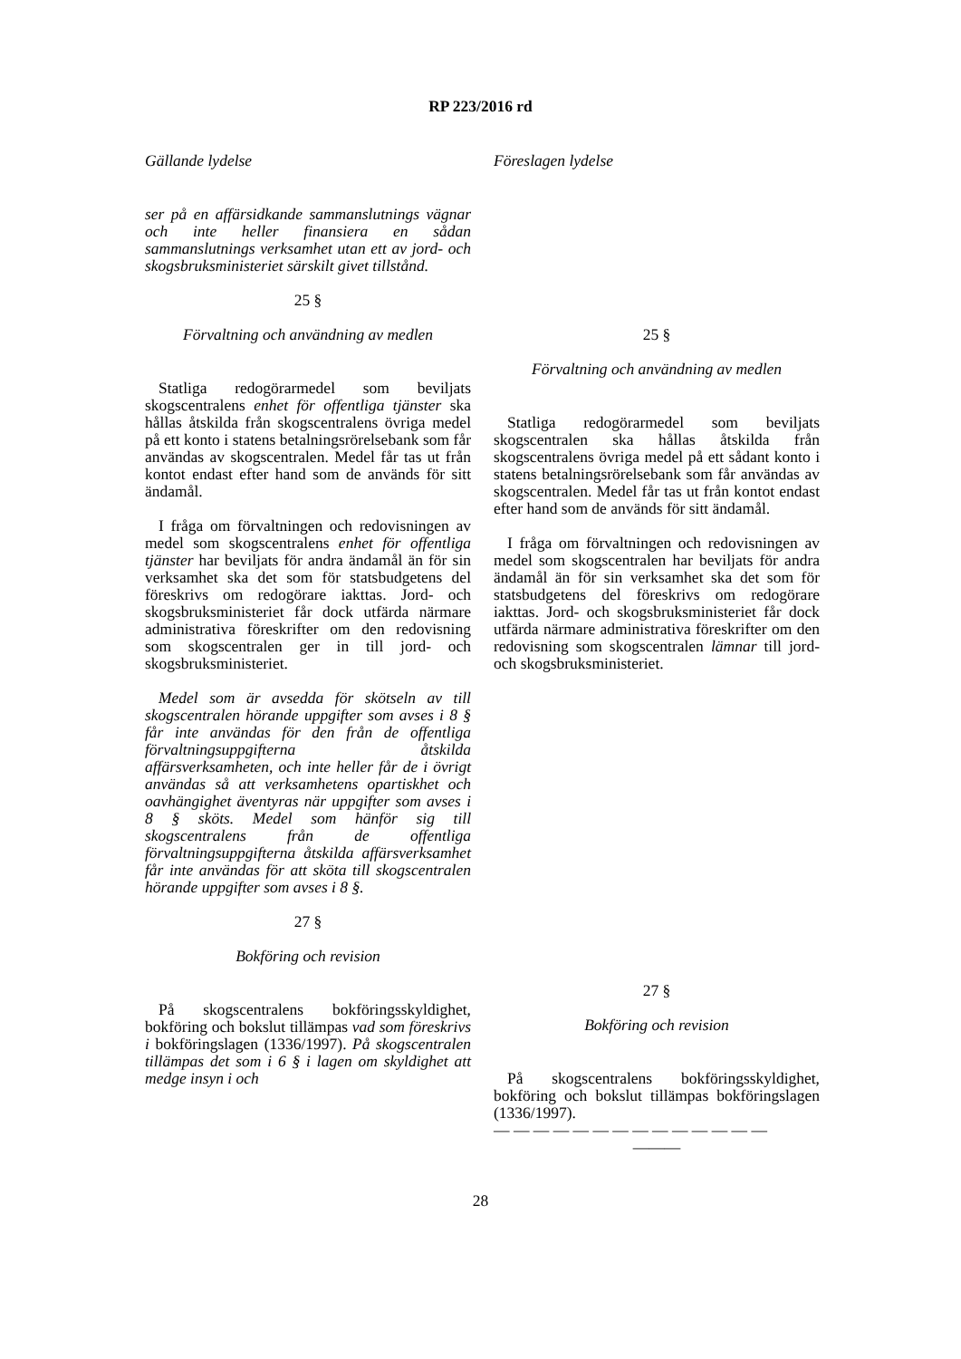RP 223/2016 rd
Gällande lydelse
ser på en affärsidkande sammanslutnings vägnar och inte heller finansiera en sådan sammanslutnings verksamhet utan ett av jord- och skogsbruksministeriet särskilt givet tillstånd.
25 §
Förvaltning och användning av medlen
Statliga redogörarmedel som beviljats skogscentralens enhet för offentliga tjänster ska hållas åtskilda från skogscentralens övriga medel på ett konto i statens betalningsrörelsebank som får användas av skogscentralen. Medel får tas ut från kontot endast efter hand som de används för sitt ändamål.
I fråga om förvaltningen och redovisningen av medel som skogscentralens enhet för offentliga tjänster har beviljats för andra ändamål än för sin verksamhet ska det som för statsbudgetens del föreskrivs om redogörare iakttas. Jord- och skogsbruksministeriet får dock utfärda närmare administrativa föreskrifter om den redovisning som skogscentralen ger in till jord- och skogsbruksministeriet.
Medel som är avsedda för skötseln av till skogscentralen hörande uppgifter som avses i 8 § får inte användas för den från de offentliga förvaltningsuppgifterna åtskilda affärsverksamheten, och inte heller får de i övrigt användas så att verksamhetens opartiskhet och oavhängighet äventyras när uppgifter som avses i 8 § sköts. Medel som hänför sig till skogscentralens från de offentliga förvaltningsuppgifterna åtskilda affärsverksamhet får inte användas för att sköta till skogscentralen hörande uppgifter som avses i 8 §.
27 §
Bokföring och revision
På skogscentralens bokföringsskyldighet, bokföring och bokslut tillämpas vad som föreskrivs i bokföringslagen (1336/1997). På skogscentralen tillämpas det som i 6 § i lagen om skyldighet att medge insyn i och
Föreslagen lydelse
25 §
Förvaltning och användning av medlen
Statliga redogörarmedel som beviljats skogscentralen ska hållas åtskilda från skogscentralens övriga medel på ett sådant konto i statens betalningsrörelsebank som får användas av skogscentralen. Medel får tas ut från kontot endast efter hand som de används för sitt ändamål.
I fråga om förvaltningen och redovisningen av medel som skogscentralen har beviljats för andra ändamål än för sin verksamhet ska det som för statsbudgetens del föreskrivs om redogörare iakttas. Jord- och skogsbruksministeriet får dock utfärda närmare administrativa föreskrifter om den redovisning som skogscentralen lämnar till jord- och skogsbruksministeriet.
27 §
Bokföring och revision
På skogscentralens bokföringsskyldighet, bokföring och bokslut tillämpas bokföringslagen (1336/1997).
— — — — — — — — — — — — — —
———
28